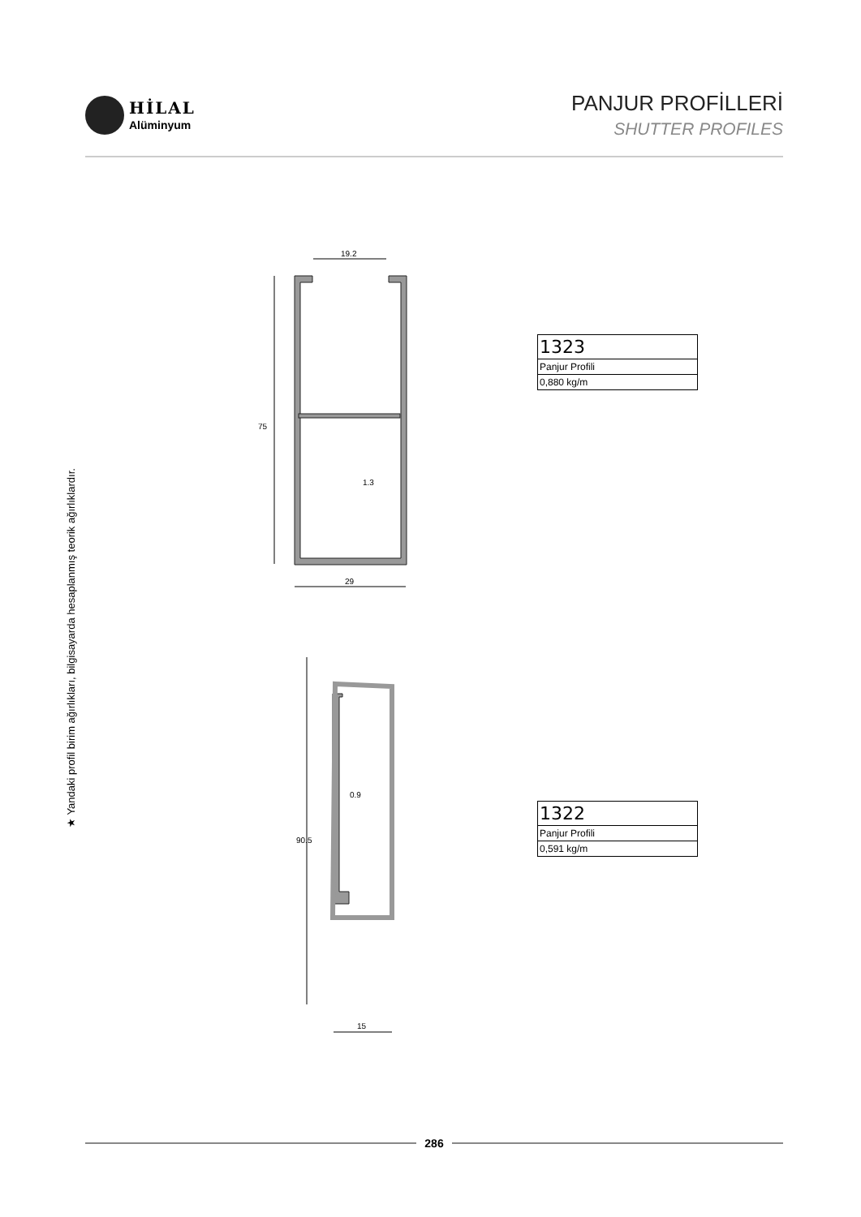19.2
29
1.3
0.9
15
HİLAL
Alüminyum
PANJUR PROFİLLERİ
SHUTTER PROFILES
★ Yandaki profil birim ağırlıkları, bilgisayarda hesaplanmış teorik ağırlıklardır.
75
90.5
| 1323 |
| Panjur Profili |
| 0,880 kg/m |
| 1322 |
| Panjur Profili |
| 0,591 kg/m |
286